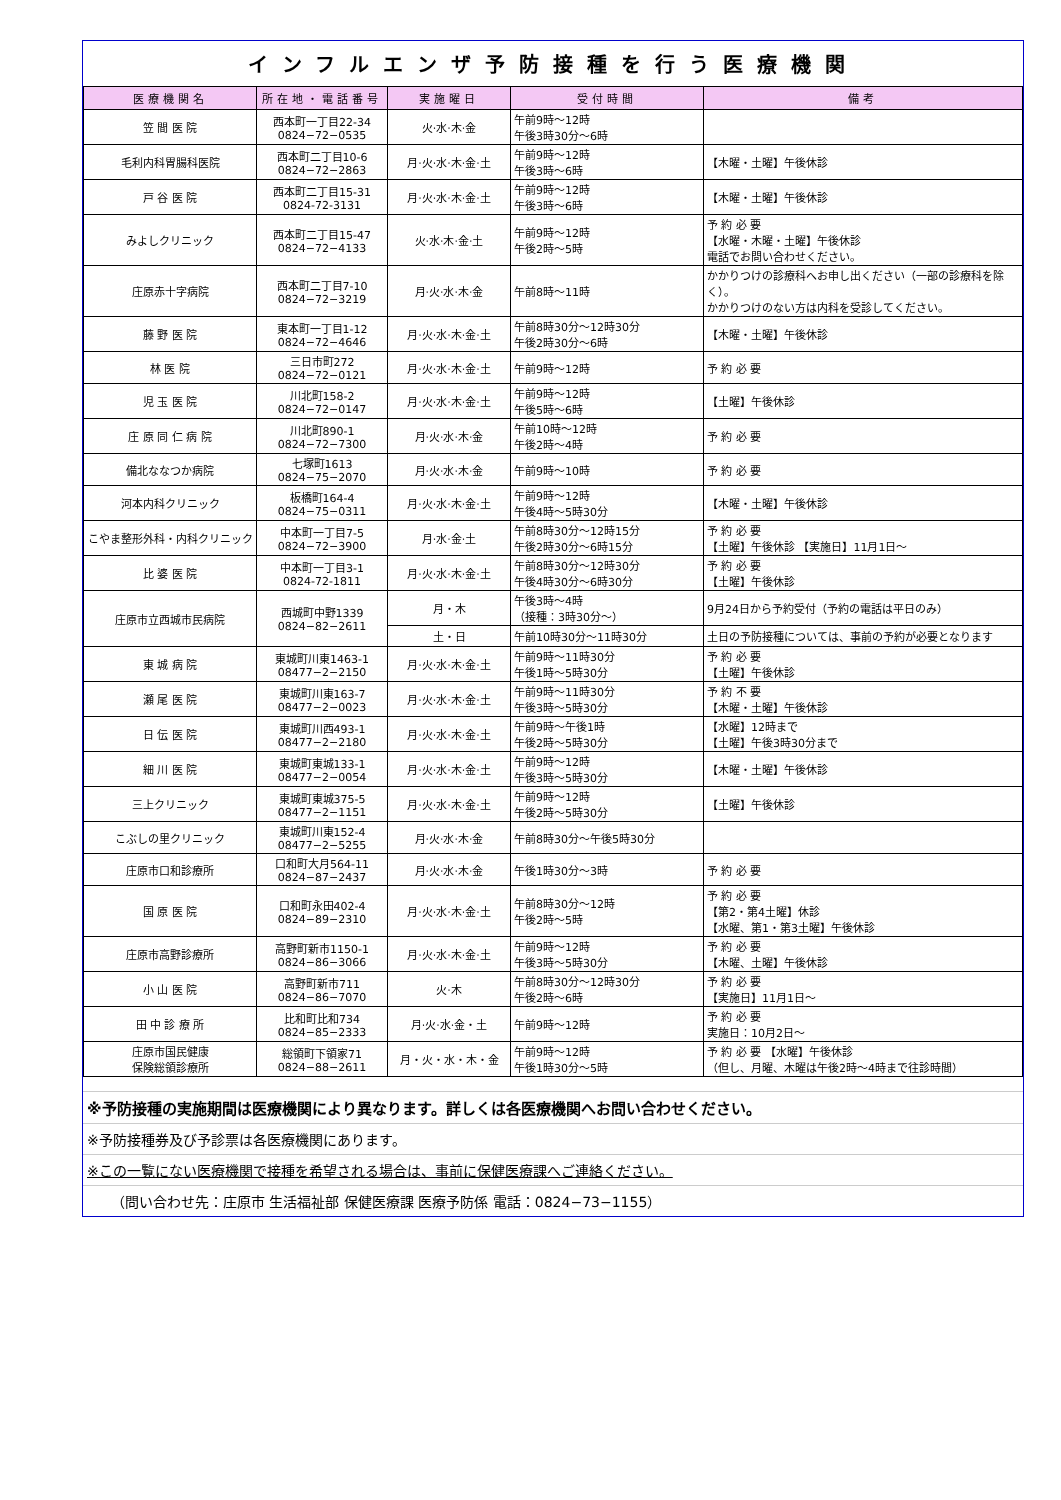インフルエンザ予防接種を行う医療機関
| 医療機関名 | 所在地・電話番号 | 実施曜日 | 受付時間 | 備考 |
| --- | --- | --- | --- | --- |
| 笠 間 医 院 | 西本町一丁目22-34 0824−72−0535 | 火·水·木·金 | 午前9時～12時 午後3時30分～6時 | |
| 毛利内科胃腸科医院 | 西本町二丁目10-6 0824−72−2863 | 月·火·水·木·金·土 | 午前9時～12時 午後3時～6時 | 【木曜・土曜】午後休診 |
| 戸 谷 医 院 | 西本町二丁目15-31 0824-72-3131 | 月·火·水·木·金·土 | 午前9時～12時 午後3時～6時 | 【木曜・土曜】午後休診 |
| みよしクリニック | 西本町二丁目15-47 0824−72−4133 | 火·水·木·金·土 | 午前9時～12時 午後2時～5時 | 予 約 必 要 【水曜・木曜・土曜】午後休診 電話でお問い合わせください。 |
| 庄原赤十字病院 | 西本町二丁目7-10 0824−72−3219 | 月·火·水·木·金 | 午前8時～11時 | かかりつけの診療科へお申し出ください（一部の診療科を除く）。 かかりつけのない方は内科を受診してください。 |
| 藤 野 医 院 | 東本町一丁目1-12 0824−72−4646 | 月·火·水·木·金·土 | 午前8時30分～12時30分 午後2時30分～6時 | 【木曜・土曜】午後休診 |
| 林 医 院 | 三日市町272 0824−72−0121 | 月·火·水·木·金·土 | 午前9時～12時 | 予 約 必 要 |
| 児 玉 医 院 | 川北町158-2 0824−72−0147 | 月·火·水·木·金·土 | 午前9時～12時 午後5時～6時 | 【土曜】午後休診 |
| 庄 原 同 仁 病 院 | 川北町890-1 0824−72−7300 | 月·火·水·木·金 | 午前10時～12時 午後2時～4時 | 予 約 必 要 |
| 備北ななつか病院 | 七塚町1613 0824−75−2070 | 月·火·水·木·金 | 午前9時～10時 | 予 約 必 要 |
| 河本内科クリニック | 板橋町164-4 0824−75−0311 | 月·火·水·木·金·土 | 午前9時～12時 午後4時～5時30分 | 【木曜・土曜】午後休診 |
| こやま整形外科・内科クリニック | 中本町一丁目7-5 0824−72−3900 | 月·水·金·土 | 午前8時30分～12時15分 午後2時30分～6時15分 | 予 約 必 要 【土曜】午後休診 【実施日】11月1日～ |
| 比 婆 医 院 | 中本町一丁目3-1 0824-72-1811 | 月·火·水·木·金·土 | 午前8時30分～12時30分 午後4時30分～6時30分 | 予 約 必 要 【土曜】午後休診 |
| 庄原市立西城市民病院 | 西城町中野1339 0824−82−2611 | 月・木 | 午後3時～4時 （接種：3時30分～） | 9月24日から予約受付（予約の電話は平日のみ） |
| | | 土・日 | 午前10時30分～11時30分 | 土日の予防接種については、事前の予約が必要となります |
| 東 城 病 院 | 東城町川東1463-1 08477−2−2150 | 月·火·水·木·金·土 | 午前9時～11時30分 午後1時～5時30分 | 予 約 必 要 【土曜】午後休診 |
| 瀬 尾 医 院 | 東城町川東163-7 08477−2−0023 | 月·火·水·木·金·土 | 午前9時～11時30分 午後3時～5時30分 | 予 約 不 要 【木曜・土曜】午後休診 |
| 日 伝 医 院 | 東城町川西493-1 08477−2−2180 | 月·火·水·木·金·土 | 午前9時～午後1時 午後2時～5時30分 | 【水曜】12時まで 【土曜】午後3時30分まで |
| 細 川 医 院 | 東城町東城133-1 08477−2−0054 | 月·火·水·木·金·土 | 午前9時～12時 午後3時～5時30分 | 【木曜・土曜】午後休診 |
| 三上クリニック | 東城町東城375-5 08477−2−1151 | 月·火·水·木·金·土 | 午前9時～12時 午後2時～5時30分 | 【土曜】午後休診 |
| こぶしの里クリニック | 東城町川東152-4 08477−2−5255 | 月·火·水·木·金 | 午前8時30分～午後5時30分 | |
| 庄原市口和診療所 | 口和町大月564-11 0824−87−2437 | 月·火·水·木·金 | 午後1時30分～3時 | 予 約 必 要 |
| 国 原 医 院 | 口和町永田402-4 0824−89−2310 | 月·火·水·木·金·土 | 午前8時30分～12時 午後2時～5時 | 予 約 必 要 【第2・第4土曜】休診 【水曜、第1・第3土曜】午後休診 |
| 庄原市高野診療所 | 高野町新市1150-1 0824−86−3066 | 月·火·水·木·金·土 | 午前9時～12時 午後3時～5時30分 | 予 約 必 要 【木曜、土曜】午後休診 |
| 小 山 医 院 | 高野町新市711 0824−86−7070 | 火·木 | 午前8時30分～12時30分 午後2時～6時 | 予 約 必 要 【実施日】11月1日～ |
| 田 中 診 療 所 | 比和町比和734 0824−85−2333 | 月·火·水·金・土 | 午前9時～12時 | 予 約 必 要 実施日：10月2日～ |
| 庄原市国民健康 保険総領診療所 | 総領町下領家71 0824−88−2611 | 月・火・水・木・金 | 午前9時～12時 午後1時30分～5時 | 予 約 必 要 【水曜】午後休診 （但し、月曜、木曜は午後2時～4時まで往診時間） |
※予防接種の実施期間は医療機関により異なります。詳しくは各医療機関へお問い合わせください。
※予防接種券及び予診票は各医療機関にあります。
※この一覧にない医療機関で接種を希望される場合は、事前に保健医療課へご連絡ください。
（問い合わせ先：庄原市 生活福祉部 保健医療課 医療予防係 電話：0824−73−1155）